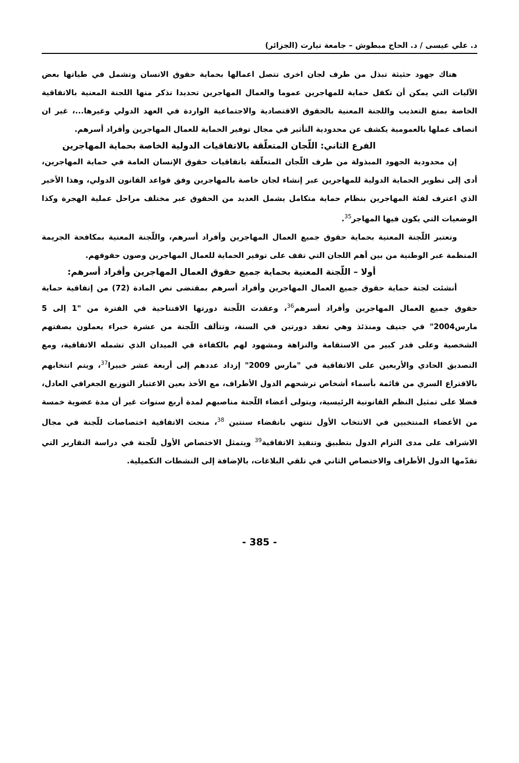د. علي عيسى / د. الحاج مبطوش – جامعة تيارت (الجزائر)
هناك جهود حثيثة تبذل من طرف لجان اخرى تتصل اعمالها بحماية حقوق الانسان وتشمل في طياتها بعض الآليات التي يمكن أن تكفل حماية للمهاجرين عموما والعمال المهاجرين تحديدا نذكر منها اللجنة المعنية بالاتفاقية الخاصة بمنع التعذيب واللجنة المعنية بالحقوق الاقتصادية والاجتماعية الواردة في العهد الدولي وغيرها...، غير ان اتصاف عملها بالعمومية يكشف عن محدودية التأثير في مجال توفير الحماية للعمال المهاجرين وأفراد أسرهم.
الفرع الثاني: اللّجان المتعلّقة بالاتفاقيات الدولية الخاصة بحماية المهاجرين
إن محدودية الجهود المبذولة من طرف اللّجان المتعلّقة باتفاقيات حقوق الإنسان العامة في حماية المهاجرين، أدى إلى تطوير الحماية الدولية للمهاجرين عبر إنشاء لجان خاصة بالمهاجرين وفق قواعد القانون الدولي، وهذا الأخير الذي اعترف لفئة المهاجرين بنظام حماية متكامل يشمل العديد من الحقوق عبر مختلف مراحل عملية الهجرة وكذا الوضعيات التي يكون فيها المهاجر<sup>35</sup>.
وتعتبر اللّجنة المعنية بحماية حقوق جميع العمال المهاجرين وأفراد أسرهم، واللّجنة المعنية بمكافحة الجريمة المنظمة عبر الوطنية من بين أهم اللجان التي تقف على توفير الحماية للعمال المهاجرين وصون حقوقهم.
أولا – اللّجنة المعنية بحماية جميع حقوق العمال المهاجرين وأفراد أسرهم:
أنشئت لجنة حماية حقوق جميع العمال المهاجرين وأفراد أسرهم بمقتضى نص المادة (72) من إتفاقية حماية حقوق جميع العمال المهاجرين وأفراد أسرهم<sup>36</sup>، وعقدت اللّجنة دورتها الافتتاحية في الفترة من "1 إلى 5 مارس2004" في جنيف ومنذئذ وهي تعقد دورتين في السنة، وتتألف اللّجنة من عشرة خبراء يعملون بصفتهم الشخصية وعلى قدر كبير من الاستقامة والنزاهة ومشهود لهم بالكفاءة في الميدان الذي تشمله الاتفاقية، ومع التصديق الحادي والأربعين على الاتفاقية في "مارس 2009" إزداد عددهم إلى أربعة عشر خبيرا<sup>37</sup>، ويتم انتخابهم بالاقتراع السري من قائمة بأسماء أشخاص ترشحهم الدول الأطراف، مع الأخذ بعين الاعتبار التوزيع الجغرافي العادل، فضلا على تمثيل النظم القانونية الرئيسية، ويتولى أعضاء اللّجنة مناصبهم لمدة أربع سنوات غير أن مدة عضوية خمسة من الأعضاء المنتخبين في الانتخاب الأول تنتهي بانقضاء سنتين <sup>38</sup>، منحت الاتفاقية اختصاصات للّجنة في مجال الاشراف على مدى التزام الدول بتطبيق وتنفيذ الاتفاقية<sup>39</sup> ويتمثل الاختصاص الأول للّجنة في دراسة التقارير التي تقدّمها الدول الأطراف والاختصاص الثاني في تلقي البلاغات، بالإضافة إلى النشطات التكميلية.
- 385 -